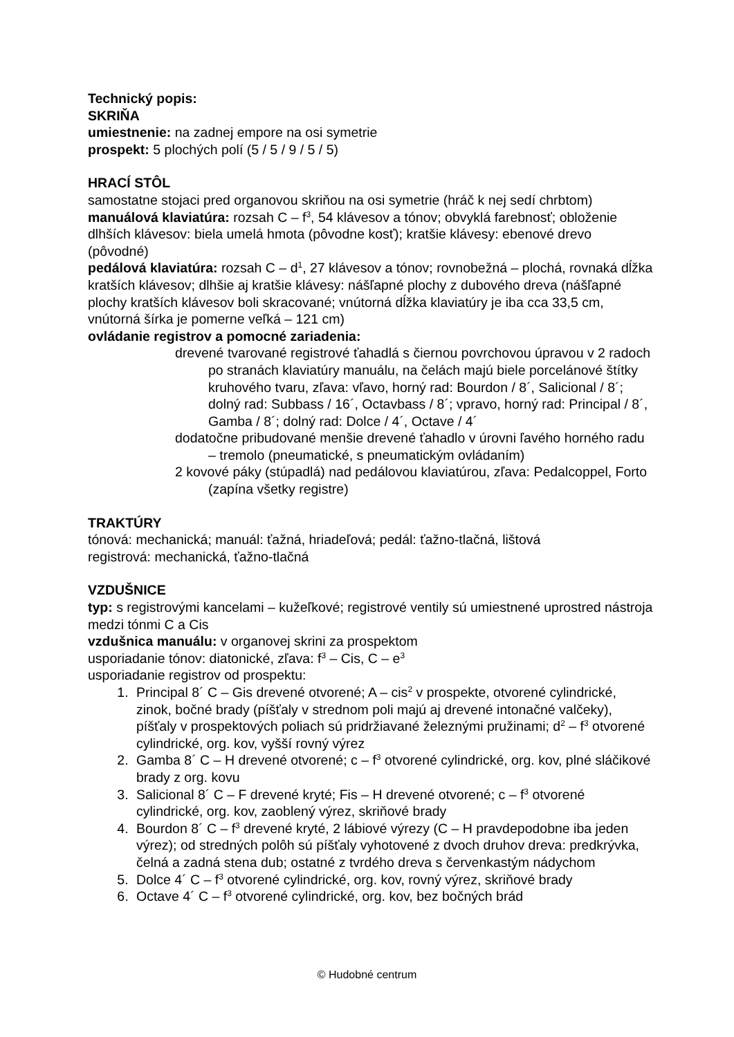Technický popis:
SKRIŇA
umiestnenie: na zadnej empore na osi symetrie
prospekt: 5 plochých polí (5 / 5 / 9 / 5 / 5)
HRACÍ STÔL
samostatne stojaci pred organovou skriňou na osi symetrie (hráč k nej sedí chrbtom)
manuálová klaviatúra: rozsah C – f<sup>3</sup>, 54 klávesov a tónov; obvyklá farebnosť; obloženie dlhších klávesov: biela umelá hmota (pôvodne kosť); kratšie klávesy: ebenové drevo (pôvodné)
pedálová klaviatúra: rozsah C – d<sup>1</sup>, 27 klávesov a tónov; rovnobežná – plochá, rovnaká dĺžka kratších klávesov; dlhšie aj kratšie klávesy: nášľapné plochy z dubového dreva (nášľapné plochy kratších klávesov boli skracované; vnútorná dĺžka klaviatúry je iba cca 33,5 cm, vnútorná šírka je pomerne veľká – 121 cm)
ovládanie registrov a pomocné zariadenia:
drevené tvarované registrové ťahadlá s čiernou povrchovou úpravou v 2 radoch po stranách klaviatúry manuálu, na čelách majú biele porcelánové štítky kruhového tvaru, zľava: vľavo, horný rad: Bourdon / 8´, Salicional / 8´; dolný rad: Subbass / 16´, Octavbass / 8´; vpravo, horný rad: Principal / 8´, Gamba / 8´; dolný rad: Dolce / 4´, Octave / 4´
dodatočne pribudované menšie drevené ťahadlo v úrovni ľavého horného radu – tremolo (pneumatické, s pneumatickým ovládaním)
2 kovové páky (stúpadlá) nad pedálovou klaviatúrou, zľava: Pedalcoppel, Forto (zapína všetky registre)
TRAKTÚRY
tónová: mechanická; manuál: ťažná, hriadeľová; pedál: ťažno-tlačná, lištová
registrová: mechanická, ťažno-tlačná
VZDUŠNICE
typ: s registrovými kancelami – kužeľkové; registrové ventily sú umiestnené uprostred nástroja medzi tónmi C a Cis
vzdušnica manuálu: v organovej skrini za prospektom
usporiadanie tónov: diatonické, zľava: f<sup>3</sup> – Cis, C – e<sup>3</sup>
usporiadanie registrov od prospektu:
1. Principal 8´ C – Gis drevené otvorené; A – cis<sup>2</sup> v prospekte, otvorené cylindrické, zinok, bočné brady (píšťaly v strednom poli majú aj drevené intonačné valčeky), píšťaly v prospektových poliach sú pridržiavané železnými pružinami; d<sup>2</sup> – f<sup>3</sup> otvorené cylindrické, org. kov, vyšší rovný výrez
2. Gamba 8´ C – H drevené otvorené; c – f<sup>3</sup> otvorené cylindrické, org. kov, plné sláčikové brady z org. kovu
3. Salicional 8´ C – F drevené kryté; Fis – H drevené otvorené; c – f<sup>3</sup> otvorené cylindrické, org. kov, zaoblený výrez, skriňové brady
4. Bourdon 8´ C – f<sup>3</sup> drevené kryté, 2 lábiové výrezy (C – H pravdepodobne iba jeden výrez); od stredných polôh sú píšťaly vyhotovené z dvoch druhov dreva: predkrývka, čelná a zadná stena dub; ostatné z tvrdého dreva s červenkastým nádychom
5. Dolce 4´ C – f<sup>3</sup> otvorené cylindrické, org. kov, rovný výrez, skriňové brady
6. Octave 4´ C – f<sup>3</sup> otvorené cylindrické, org. kov, bez bočných brád
© Hudobné centrum